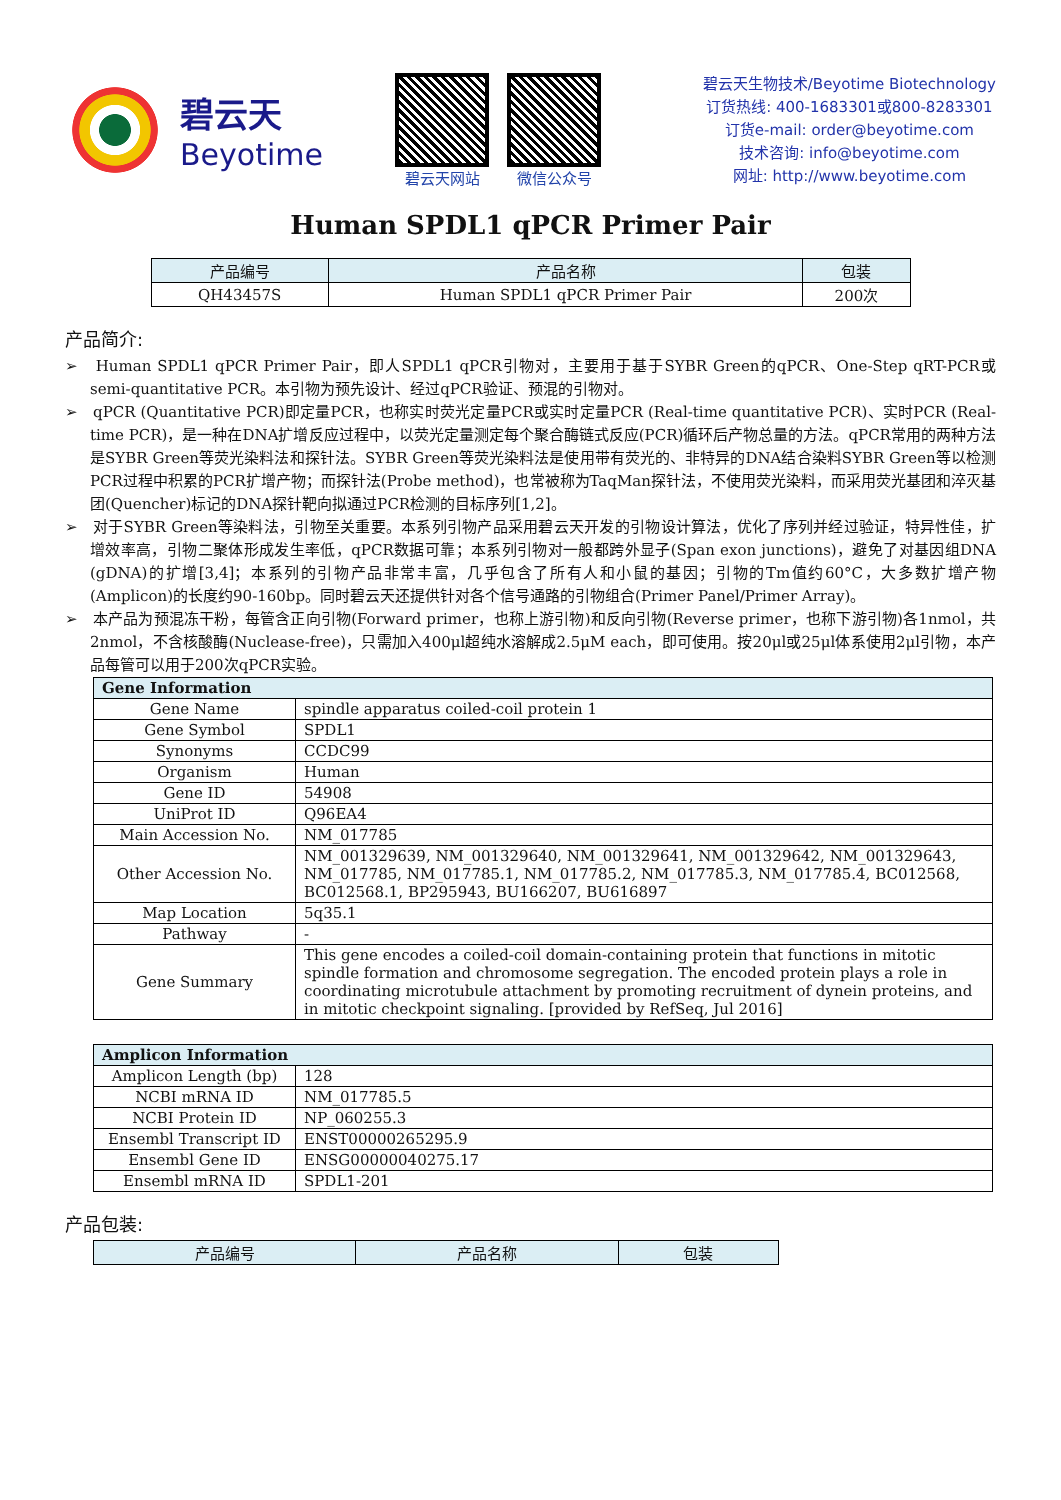碧云天
Beyotime
碧云天网站 微信公众号
碧云天生物技术/Beyotime Biotechnology
订货热线: 400-1683301或800-8283301
订货e-mail: order@beyotime.com
技术咨询: info@beyotime.com
网址: http://www.beyotime.com
Human SPDL1 qPCR Primer Pair
| 产品编号 | 产品名称 | 包装 |
| --- | --- | --- |
| QH43457S | Human SPDL1 qPCR Primer Pair | 200次 |
产品简介:
➢ Human SPDL1 qPCR Primer Pair，即人SPDL1 qPCR引物对，主要用于基于SYBR Green的qPCR、One-Step qRT-PCR或semi-quantitative PCR。本引物为预先设计、经过qPCR验证、预混的引物对。
➢ qPCR (Quantitative PCR)即定量PCR，也称实时荧光定量PCR或实时定量PCR (Real-time quantitative PCR)、实时PCR (Real-time PCR)，是一种在DNA扩增反应过程中，以荧光定量测定每个聚合酶链式反应(PCR)循环后产物总量的方法。qPCR常用的两种方法是SYBR Green等荧光染料法和探针法。SYBR Green等荧光染料法是使用带有荧光的、非特异的DNA结合染料SYBR Green等以检测PCR过程中积累的PCR扩增产物；而探针法(Probe method)，也常被称为TaqMan探针法，不使用荧光染料，而采用荧光基团和淬灭基团(Quencher)标记的DNA探针靶向拟通过PCR检测的目标序列[1,2]。
➢ 对于SYBR Green等染料法，引物至关重要。本系列引物产品采用碧云天开发的引物设计算法，优化了序列并经过验证，特异性佳，扩增效率高，引物二聚体形成发生率低，qPCR数据可靠；本系列引物对一般都跨外显子(Span exon junctions)，避免了对基因组DNA (gDNA)的扩增[3,4]；本系列的引物产品非常丰富，几乎包含了所有人和小鼠的基因；引物的Tm值约60°C，大多数扩增产物(Amplicon)的长度约90-160bp。同时碧云天还提供针对各个信号通路的引物组合(Primer Panel/Primer Array)。
➢ 本产品为预混冻干粉，每管含正向引物(Forward primer，也称上游引物)和反向引物(Reverse primer，也称下游引物)各1nmol，共2nmol，不含核酸酶(Nuclease-free)，只需加入400μl超纯水溶解成2.5μM each，即可使用。按20μl或25μl体系使用2μl引物，本产品每管可以用于200次qPCR实验。
| Gene Information | |
| --- | --- |
| Gene Name | spindle apparatus coiled-coil protein 1 |
| Gene Symbol | SPDL1 |
| Synonyms | CCDC99 |
| Organism | Human |
| Gene ID | 54908 |
| UniProt ID | Q96EA4 |
| Main Accession No. | NM_017785 |
| Other Accession No. | NM_001329639, NM_001329640, NM_001329641, NM_001329642, NM_001329643, NM_017785, NM_017785.1, NM_017785.2, NM_017785.3, NM_017785.4, BC012568, BC012568.1, BP295943, BU166207, BU616897 |
| Map Location | 5q35.1 |
| Pathway | - |
| Gene Summary | This gene encodes a coiled-coil domain-containing protein that functions in mitotic spindle formation and chromosome segregation. The encoded protein plays a role in coordinating microtubule attachment by promoting recruitment of dynein proteins, and in mitotic checkpoint signaling. [provided by RefSeq, Jul 2016] |
| Amplicon Information | |
| --- | --- |
| Amplicon Length (bp) | 128 |
| NCBI mRNA ID | NM_017785.5 |
| NCBI Protein ID | NP_060255.3 |
| Ensembl Transcript ID | ENST00000265295.9 |
| Ensembl Gene ID | ENSG00000040275.17 |
| Ensembl mRNA ID | SPDL1-201 |
产品包装:
| 产品编号 | 产品名称 | 包装 |
| --- | --- | --- |